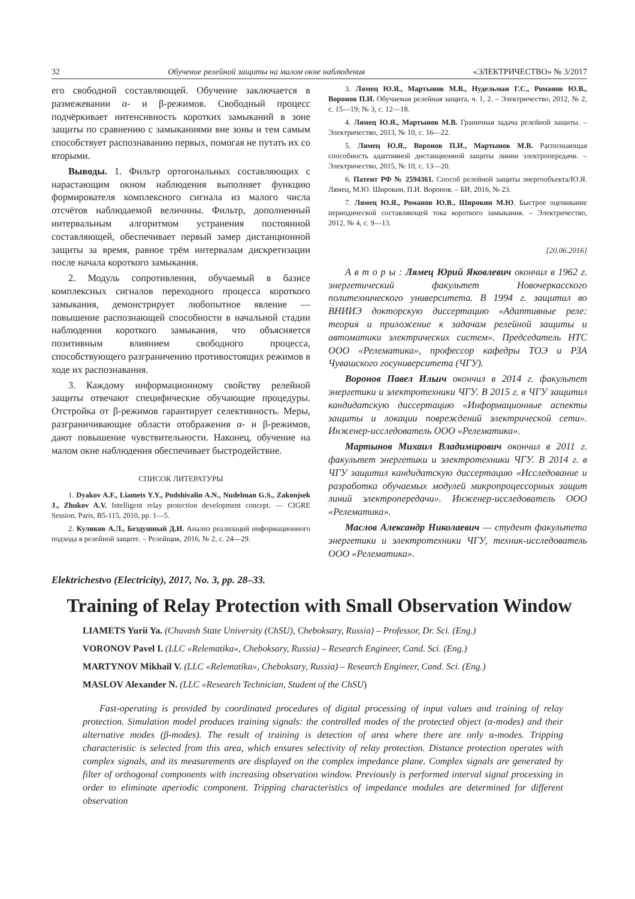32 Обучение релейной защиты на малом окне наблюдения «ЭЛЕКТРИЧЕСТВО» № 3/2017
его свободной составляющей. Обучение заключается в размежевании α- и β-режимов. Свободный процесс подчёркивает интенсивность коротких замыканий в зоне защиты по сравнению с замыканиями вне зоны и тем самым способствует распознаванию первых, помогая не путать их со вторыми.
Выводы. 1. Фильтр ортогональных составляющих с нарастающим окном наблюдения выполняет функцию формирователя комплексного сигнала из малого числа отсчётов наблюдаемой величины. Фильтр, дополненный интервальным алгоритмом устранения постоянной составляющей, обеспечивает первый замер дистанционной защиты за время, равное трём интервалам дискретизации после начала короткого замыкания.
2. Модуль сопротивления, обучаемый в базисе комплексных сигналов переходного процесса короткого замыкания, демонстрирует любопытное явление — повышение распознающей способности в начальной стадии наблюдения короткого замыкания, что объясняется позитивным влиянием свободного процесса, способствующего разграничению противостоящих режимов в ходе их распознавания.
3. Каждому информационному свойству релейной защиты отвечают специфические обучающие процедуры. Отстройка от β-режимов гарантирует селективность. Меры, разграничивающие области отображения α- и β-режимов, дают повышение чувствительности. Наконец, обучение на малом окне наблюдения обеспечивает быстродействие.
СПИСОК ЛИТЕРАТУРЫ
1. Dyakov A.F., Liamets Y.Y., Podshivalin A.N., Nudelman G.S., Zakonjsek J., Zhukov A.V. Intelligent relay protection development concept. — CIGRE Session, Paris, B5-115, 2010, pp. 1—5.
2. Куликов А.Л., Бездушный Д.И. Анализ реализаций информационного подхода в релейной защите. – Релейщик, 2016, № 2, с. 24—29.
3. Лямец Ю.Я., Мартынов М.В., Нудельман Г.С., Романов Ю.В., Воронов П.И. Обучаемая релейная защита, ч. 1, 2. – Электричество, 2012, № 2, с. 15—19; № 3, с. 12—18.
4. Лямец Ю.Я., Мартынов М.В. Граничная задача релейной защиты. – Электричество, 2013, № 10, с. 16—22.
5. Лямец Ю.Я., Воронов П.И., Мартынов М.В. Распознающая способность адаптивной дистанционной защиты линии электропередачи. – Электричество, 2015, № 10, с. 13—20.
6. Патент РФ № 2594361. Способ релейной защиты энергообъекта/Ю.Я. Лямец, М.Ю. Широкин, П.И. Воронов. – БИ, 2016, № 23.
7. Лямец Ю.Я., Романов Ю.В., Широкин М.Ю. Быстрое оценивание периодической составляющей тока короткого замыкания. – Электричество, 2012, № 4, с. 9—13.
[20.06.2016]
А в т о р ы : Лямец Юрий Яковлевич окончил в 1962 г. энергетический факультет Новочеркасского политехнического университета. В 1994 г. защитил во ВНИИЭ докторскую диссертацию «Адаптивные реле: теория и приложение к задачам релейной защиты и автоматики электрических систем». Председатель НТС ООО «Релематика», профессор кафедры ТОЭ и РЗА Чувашского госуниверситета (ЧГУ).
Воронов Павел Ильич окончил в 2014 г. факультет энергетики и электротехники ЧГУ. В 2015 г. в ЧГУ защитил кандидатскую диссертацию «Информационные аспекты защиты и локации повреждений электрической сети». Инженер-исследователь ООО «Релематика».
Мартынов Михаил Владимирович окончил в 2011 г. факультет энергетики и электротехники ЧГУ. В 2014 г. в ЧГУ защитил кандидатскую диссертацию «Исследование и разработка обучаемых модулей микропроцессорных защит линий электропередачи». Инженер-исследователь ООО «Релематика».
Маслов Александр Николаевич — студент факультета энергетики и электротехники ЧГУ, техник-исследователь ООО «Релематика».
Elektrichestvo (Electricity), 2017, No. 3, pp. 28–33.
Training of Relay Protection with Small Observation Window
LIAMETS Yurii Ya. (Chuvash State University (ChSU), Cheboksary, Russia) – Professor, Dr. Sci. (Eng.)
VORONOV Pavel I. (LLC «Relematika», Cheboksary, Russia) – Research Engineer, Cand. Sci. (Eng.)
MARTYNOV Mikhail V. (LLC «Relematika», Cheboksary, Russia) – Research Engineer, Cand. Sci. (Eng.)
MASLOV Alexander N. (LLC «Research Technician, Student of the ChSU)
Fast-operating is provided by coordinated procedures of digital processing of input values and training of relay protection. Simulation model produces training signals: the controlled modes of the protected object (α-modes) and their alternative modes (β-modes). The result of training is detection of area where there are only α-modes. Tripping characteristic is selected from this area, which ensures selectivity of relay protection. Distance protection operates with complex signals, and its measurements are displayed on the complex impedance plane. Complex signals are generated by filter of orthogonal components with increasing observation window. Previously is performed interval signal processing in order to eliminate aperiodic component. Tripping characteristics of impedance modules are determined for different observation